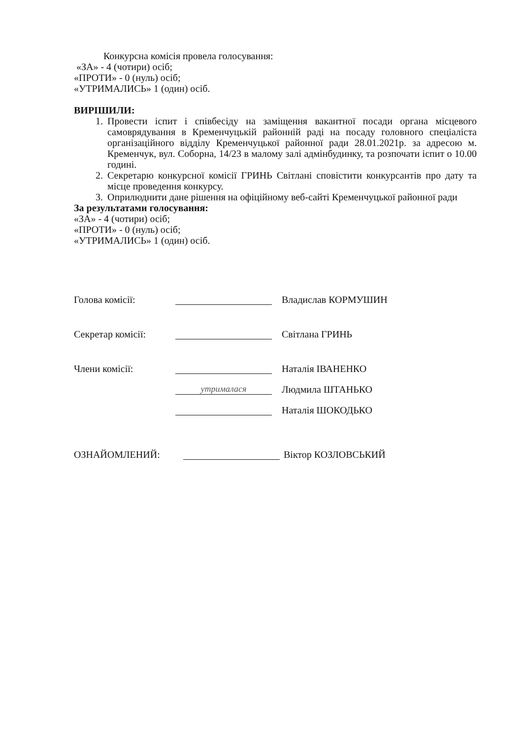Конкурсна комісія провела голосування:
«ЗА» - 4 (чотири) осіб;
«ПРОТИ» - 0 (нуль) осіб;
«УТРИМАЛИСЬ» 1 (один) осіб.
ВИРІШИЛИ:
1. Провести іспит і співбесіду на заміщення вакантної посади органа місцевого самоврядування в Кременчуцькій районній раді на посаду головного спеціаліста організаційного відділу Кременчуцької районної ради 28.01.2021р. за адресою м. Кременчук, вул. Соборна, 14/23 в малому залі адмінбудинку, та розпочати іспит о 10.00 годині.
2. Секретарю конкурсної комісії ГРИНЬ Світлані сповістити конкурсантів про дату та місце проведення конкурсу.
3. Оприлюднити дане рішення на офіційному веб-сайті Кременчуцької районної ради
За результатами голосування:
«ЗА» - 4 (чотири) осіб;
«ПРОТИ» - 0 (нуль) осіб;
«УТРИМАЛИСЬ» 1 (один) осіб.
Голова комісії: Владислав КОРМУШИН
Секретар комісії: Світлана ГРИНЬ
Члени комісії: Наталія ІВАНЕНКО
утрималася Людмила ШТАНЬКО
Наталія ШОКОДЬКО
ОЗНАЙОМЛЕНИЙ: Віктор КОЗЛОВСЬКИЙ